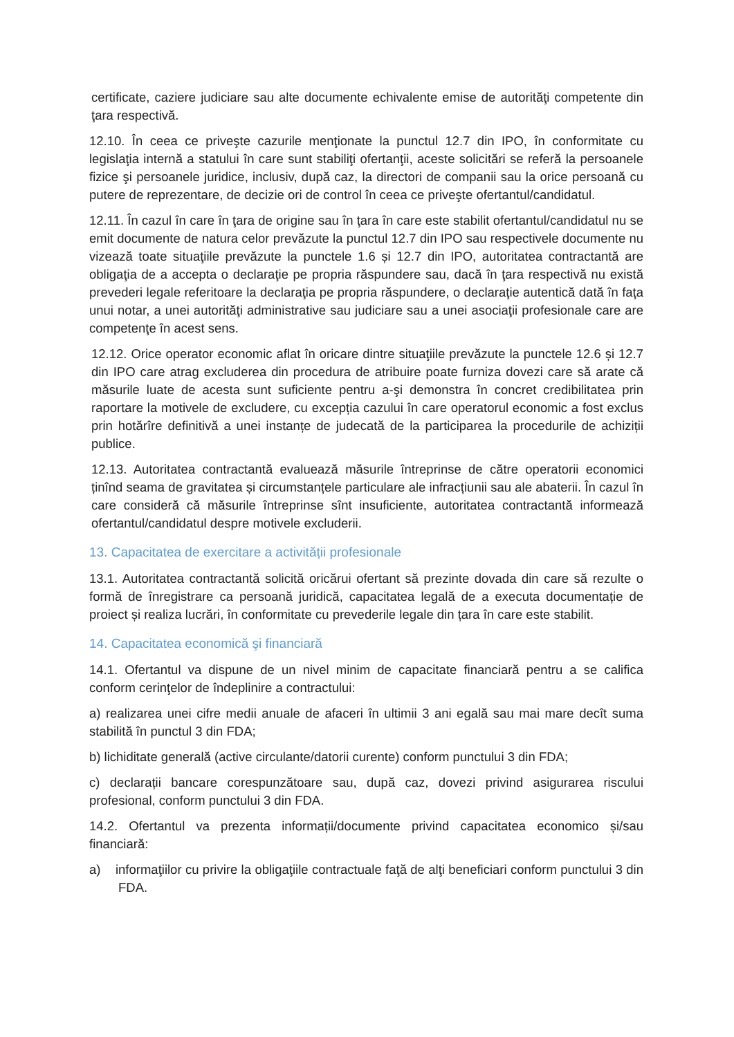certificate, caziere judiciare sau alte documente echivalente emise de autorităţi competente din ţara respectivă.
12.10. În ceea ce priveşte cazurile menţionate la punctul 12.7 din IPO, în conformitate cu legislaţia internă a statului în care sunt stabiliţi ofertanţii, aceste solicitări se referă la persoanele fizice şi persoanele juridice, inclusiv, după caz, la directori de companii sau la orice persoană cu putere de reprezentare, de decizie ori de control în ceea ce priveşte ofertantul/candidatul.
12.11. În cazul în care în ţara de origine sau în ţara în care este stabilit ofertantul/candidatul nu se emit documente de natura celor prevăzute la punctul 12.7 din IPO sau respectivele documente nu vizează toate situaţiile prevăzute la punctele 1.6 și 12.7 din IPO, autoritatea contractantă are obligaţia de a accepta o declaraţie pe propria răspundere sau, dacă în ţara respectivă nu există prevederi legale referitoare la declaraţia pe propria răspundere, o declaraţie autentică dată în faţa unui notar, a unei autorităţi administrative sau judiciare sau a unei asociaţii profesionale care are competenţe în acest sens.
12.12. Orice operator economic aflat în oricare dintre situaţiile prevăzute la punctele 12.6 și 12.7 din IPO care atrag excluderea din procedura de atribuire poate furniza dovezi care să arate că măsurile luate de acesta sunt suficiente pentru a-şi demonstra în concret credibilitatea prin raportare la motivele de excludere, cu excepția cazului în care operatorul economic a fost exclus prin hotărîre definitivă a unei instanțe de judecată de la participarea la procedurile de achiziții publice.
12.13. Autoritatea contractantă evaluează măsurile întreprinse de către operatorii economici ținînd seama de gravitatea și circumstanțele particulare ale infracțiunii sau ale abaterii. În cazul în care consideră că măsurile întreprinse sînt insuficiente, autoritatea contractantă informează ofertantul/candidatul despre motivele excluderii.
13. Capacitatea de exercitare a activității profesionale
13.1. Autoritatea contractantă solicită oricărui ofertant să prezinte dovada din care să rezulte o formă de înregistrare ca persoană juridică, capacitatea legală de a executa documentație de proiect și realiza lucrări, în conformitate cu prevederile legale din țara în care este stabilit.
14. Capacitatea economică şi financiară
14.1. Ofertantul va dispune de un nivel minim de capacitate financiară pentru a se califica conform cerinţelor de îndeplinire a contractului:
a) realizarea unei cifre medii anuale de afaceri în ultimii 3 ani egală sau mai mare decît suma stabilită în punctul 3 din FDA;
b) lichiditate generală (active circulante/datorii curente) conform punctului 3 din FDA;
c) declarații bancare corespunzătoare sau, după caz, dovezi privind asigurarea riscului profesional, conform punctului 3 din FDA.
14.2. Ofertantul va prezenta informații/documente privind capacitatea economico și/sau financiară:
a) informaţiilor cu privire la obligaţiile contractuale faţă de alţi beneficiari conform punctului 3 din FDA.